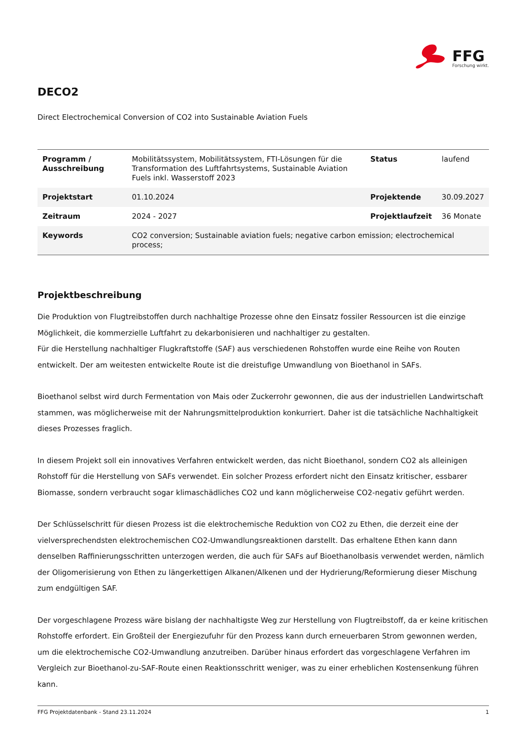FFG
Forschung wirkt.
DECO2
Direct Electrochemical Conversion of CO2 into Sustainable Aviation Fuels
| Programm / Ausschreibung | Mobilitätssystem, Mobilitätssystem, FTI-Lösungen für die Transformation des Luftfahrtsystems, Sustainable Aviation Fuels inkl. Wasserstoff 2023 | Status | laufend |
| Projektstart | 01.10.2024 | Projektende | 30.09.2027 |
| Zeitraum | 2024 - 2027 | Projektlaufzeit | 36 Monate |
| Keywords | CO2 conversion; Sustainable aviation fuels; negative carbon emission; electrochemical process; | | |
Projektbeschreibung
Die Produktion von Flugtreibstoffen durch nachhaltige Prozesse ohne den Einsatz fossiler Ressourcen ist die einzige Möglichkeit, die kommerzielle Luftfahrt zu dekarbonisieren und nachhaltiger zu gestalten.
Für die Herstellung nachhaltiger Flugkraftstoffe (SAF) aus verschiedenen Rohstoffen wurde eine Reihe von Routen entwickelt. Der am weitesten entwickelte Route ist die dreistufige Umwandlung von Bioethanol in SAFs.
Bioethanol selbst wird durch Fermentation von Mais oder Zuckerrohr gewonnen, die aus der industriellen Landwirtschaft stammen, was möglicherweise mit der Nahrungsmittelproduktion konkurriert. Daher ist die tatsächliche Nachhaltigkeit dieses Prozesses fraglich.
In diesem Projekt soll ein innovatives Verfahren entwickelt werden, das nicht Bioethanol, sondern CO2 als alleinigen Rohstoff für die Herstellung von SAFs verwendet. Ein solcher Prozess erfordert nicht den Einsatz kritischer, essbarer Biomasse, sondern verbraucht sogar klimaschädliches CO2 und kann möglicherweise CO2-negativ geführt werden.
Der Schlüsselschritt für diesen Prozess ist die elektrochemische Reduktion von CO2 zu Ethen, die derzeit eine der vielversprechendsten elektrochemischen CO2-Umwandlungsreaktionen darstellt. Das erhaltene Ethen kann dann denselben Raffinierungsschritten unterzogen werden, die auch für SAFs auf Bioethanolbasis verwendet werden, nämlich der Oligomerisierung von Ethen zu längerkettigen Alkanen/Alkenen und der Hydrierung/Reformierung dieser Mischung zum endgültigen SAF.
Der vorgeschlagene Prozess wäre bislang der nachhaltigste Weg zur Herstellung von Flugtreibstoff, da er keine kritischen Rohstoffe erfordert. Ein Großteil der Energiezufuhr für den Prozess kann durch erneuerbaren Strom gewonnen werden, um die elektrochemische CO2-Umwandlung anzutreiben. Darüber hinaus erfordert das vorgeschlagene Verfahren im Vergleich zur Bioethanol-zu-SAF-Route einen Reaktionsschritt weniger, was zu einer erheblichen Kostensenkung führen kann.
FFG Projektdatenbank - Stand 23.11.2024 1